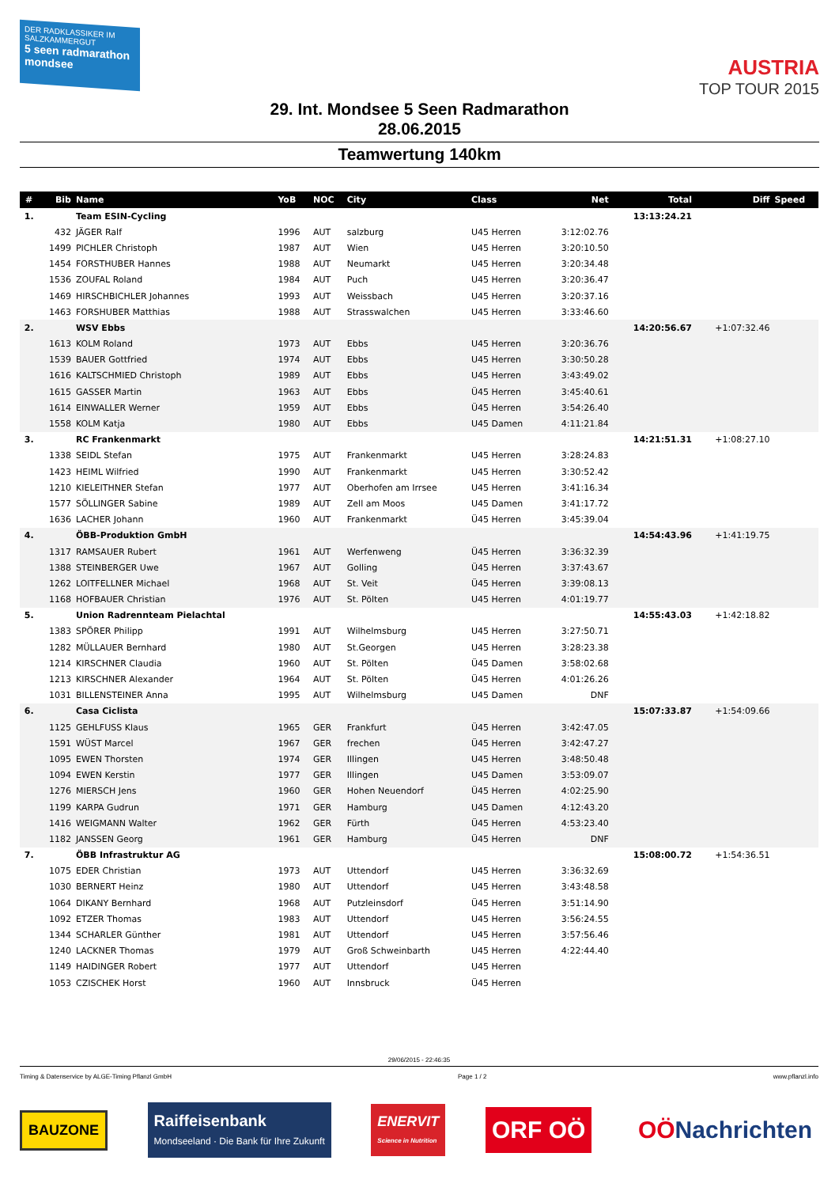DER RADKLASSIKER IM SALZKAMMERGUT
5 seen radmarathon mondsee
AUSTRIA
TOP TOUR 2015
29. Int. Mondsee 5 Seen Radmarathon
28.06.2015
Teamwertung 140km
| # | Bib | Name | YoB | NOC | City | Class | Net | Total | Diff | Speed |
| --- | --- | --- | --- | --- | --- | --- | --- | --- | --- | --- |
| 1. | | Team ESIN-Cycling | | | | | | 13:13:24.21 | | |
| | 432 | JÄGER Ralf | 1996 | AUT | salzburg | U45 Herren | 3:12:02.76 | | | |
| | 1499 | PICHLER Christoph | 1987 | AUT | Wien | U45 Herren | 3:20:10.50 | | | |
| | 1454 | FORSTHUBER Hannes | 1988 | AUT | Neumarkt | U45 Herren | 3:20:34.48 | | | |
| | 1536 | ZOUFAL Roland | 1984 | AUT | Puch | U45 Herren | 3:20:36.47 | | | |
| | 1469 | HIRSCHBICHLER Johannes | 1993 | AUT | Weissbach | U45 Herren | 3:20:37.16 | | | |
| | 1463 | FORSHUBER Matthias | 1988 | AUT | Strasswalchen | U45 Herren | 3:33:46.60 | | | |
| 2. | | WSV Ebbs | | | | | | 14:20:56.67 | +1:07:32.46 | |
| | 1613 | KOLM Roland | 1973 | AUT | Ebbs | U45 Herren | 3:20:36.76 | | | |
| | 1539 | BAUER Gottfried | 1974 | AUT | Ebbs | U45 Herren | 3:30:50.28 | | | |
| | 1616 | KALTSCHMIED Christoph | 1989 | AUT | Ebbs | U45 Herren | 3:43:49.02 | | | |
| | 1615 | GASSER Martin | 1963 | AUT | Ebbs | Ü45 Herren | 3:45:40.61 | | | |
| | 1614 | EINWALLER Werner | 1959 | AUT | Ebbs | Ü45 Herren | 3:54:26.40 | | | |
| | 1558 | KOLM Katja | 1980 | AUT | Ebbs | U45 Damen | 4:11:21.84 | | | |
| 3. | | RC Frankenmarkt | | | | | | 14:21:51.31 | +1:08:27.10 | |
| | 1338 | SEIDL Stefan | 1975 | AUT | Frankenmarkt | U45 Herren | 3:28:24.83 | | | |
| | 1423 | HEIML Wilfried | 1990 | AUT | Frankenmarkt | U45 Herren | 3:30:52.42 | | | |
| | 1210 | KIELEITHNER Stefan | 1977 | AUT | Oberhofen am Irrsee | U45 Herren | 3:41:16.34 | | | |
| | 1577 | SÖLLINGER Sabine | 1989 | AUT | Zell am Moos | U45 Damen | 3:41:17.72 | | | |
| | 1636 | LACHER Johann | 1960 | AUT | Frankenmarkt | Ü45 Herren | 3:45:39.04 | | | |
| 4. | | ÖBB-Produktion GmbH | | | | | | 14:54:43.96 | +1:41:19.75 | |
| | 1317 | RAMSAUER Rubert | 1961 | AUT | Werfenweng | Ü45 Herren | 3:36:32.39 | | | |
| | 1388 | STEINBERGER Uwe | 1967 | AUT | Golling | Ü45 Herren | 3:37:43.67 | | | |
| | 1262 | LOITFELLNER Michael | 1968 | AUT | St. Veit | Ü45 Herren | 3:39:08.13 | | | |
| | 1168 | HOFBAUER Christian | 1976 | AUT | St. Pölten | U45 Herren | 4:01:19.77 | | | |
| 5. | | Union Radrennteam Pielachtal | | | | | | 14:55:43.03 | +1:42:18.82 | |
| | 1383 | SPÖRER Philipp | 1991 | AUT | Wilhelmsburg | U45 Herren | 3:27:50.71 | | | |
| | 1282 | MÜLLAUER Bernhard | 1980 | AUT | St.Georgen | U45 Herren | 3:28:23.38 | | | |
| | 1214 | KIRSCHNER Claudia | 1960 | AUT | St. Pölten | Ü45 Damen | 3:58:02.68 | | | |
| | 1213 | KIRSCHNER Alexander | 1964 | AUT | St. Pölten | Ü45 Herren | 4:01:26.26 | | | |
| | 1031 | BILLENSTEINER Anna | 1995 | AUT | Wilhelmsburg | U45 Damen | DNF | | | |
| 6. | | Casa Ciclista | | | | | | 15:07:33.87 | +1:54:09.66 | |
| | 1125 | GEHLFUSS Klaus | 1965 | GER | Frankfurt | Ü45 Herren | 3:42:47.05 | | | |
| | 1591 | WÜST Marcel | 1967 | GER | frechen | Ü45 Herren | 3:42:47.27 | | | |
| | 1095 | EWEN Thorsten | 1974 | GER | Illingen | U45 Herren | 3:48:50.48 | | | |
| | 1094 | EWEN Kerstin | 1977 | GER | Illingen | U45 Damen | 3:53:09.07 | | | |
| | 1276 | MIERSCH Jens | 1960 | GER | Hohen Neuendorf | Ü45 Herren | 4:02:25.90 | | | |
| | 1199 | KARPA Gudrun | 1971 | GER | Hamburg | U45 Damen | 4:12:43.20 | | | |
| | 1416 | WEIGMANN Walter | 1962 | GER | Fürth | Ü45 Herren | 4:53:23.40 | | | |
| | 1182 | JANSSEN Georg | 1961 | GER | Hamburg | Ü45 Herren | DNF | | | |
| 7. | | ÖBB Infrastruktur AG | | | | | | 15:08:00.72 | +1:54:36.51 | |
| | 1075 | EDER Christian | 1973 | AUT | Uttendorf | U45 Herren | 3:36:32.69 | | | |
| | 1030 | BERNERT Heinz | 1980 | AUT | Uttendorf | U45 Herren | 3:43:48.58 | | | |
| | 1064 | DIKANY Bernhard | 1968 | AUT | Putzleinsdorf | Ü45 Herren | 3:51:14.90 | | | |
| | 1092 | ETZER Thomas | 1983 | AUT | Uttendorf | U45 Herren | 3:56:24.55 | | | |
| | 1344 | SCHARLER Günther | 1981 | AUT | Uttendorf | U45 Herren | 3:57:56.46 | | | |
| | 1240 | LACKNER Thomas | 1979 | AUT | Groß Schweinbarth | U45 Herren | 4:22:44.40 | | | |
| | 1149 | HAIDINGER Robert | 1977 | AUT | Uttendorf | U45 Herren | | | | |
| | 1053 | CZISCHEK Horst | 1960 | AUT | Innsbruck | Ü45 Herren | | | | |
29/06/2015 - 22:46:35
Timing & Datenservice by ALGE-Timing Pflanzl GmbH Page 1 / 2 www.pflanzl.info
BAUZONE
Raiffeisenbank
Mondseeland · Die Bank für Ihre Zukunft
ENERVIT
Science in Nutrition
ORF OÖ OÖNachrichten